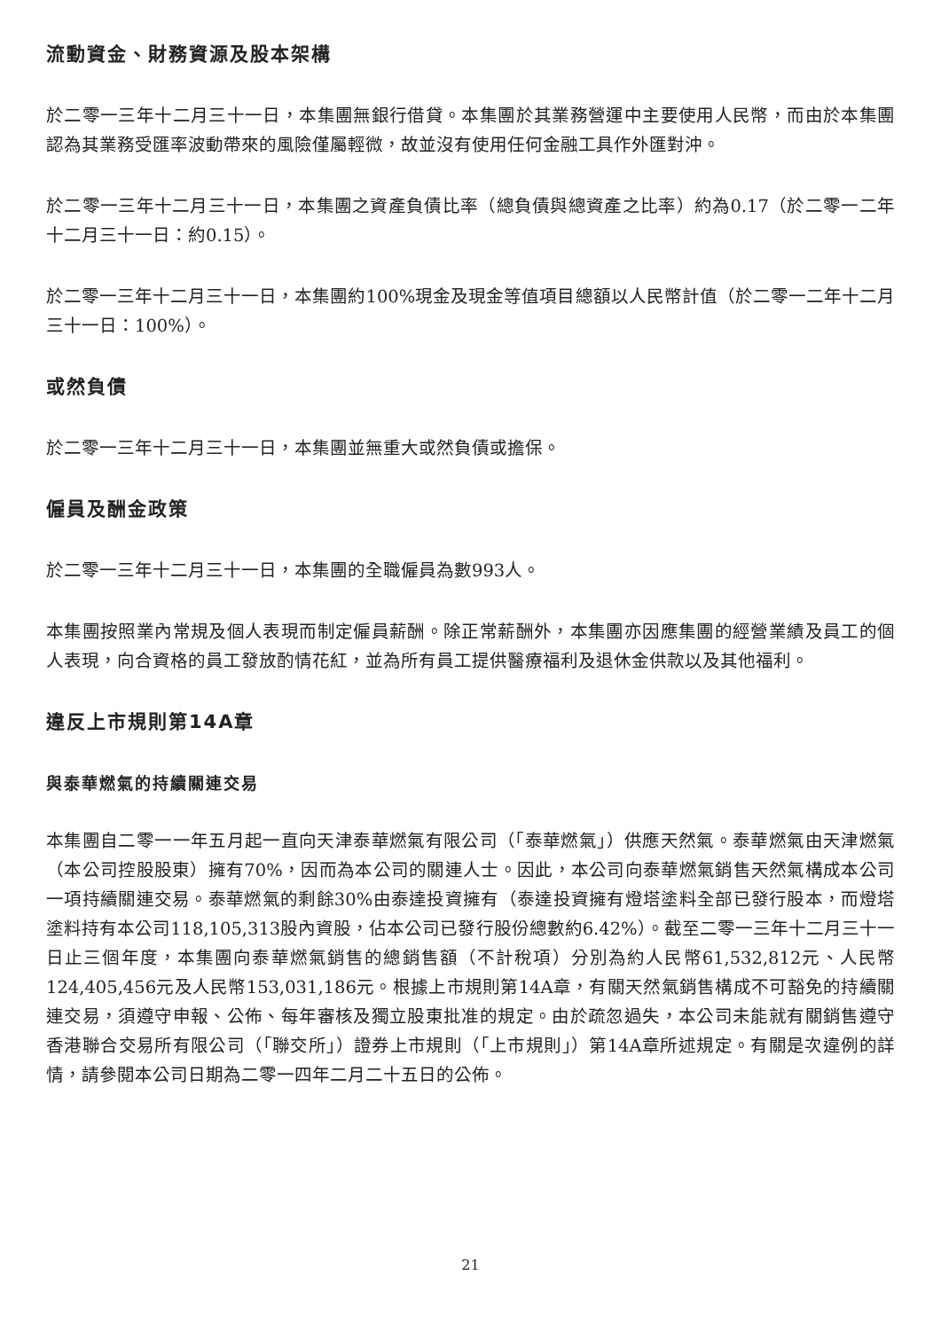流動資金、財務資源及股本架構
於二零一三年十二月三十一日，本集團無銀行借貸。本集團於其業務營運中主要使用人民幣，而由於本集團認為其業務受匯率波動帶來的風險僅屬輕微，故並沒有使用任何金融工具作外匯對沖。
於二零一三年十二月三十一日，本集團之資產負債比率（總負債與總資產之比率）約為0.17（於二零一二年十二月三十一日：約0.15）。
於二零一三年十二月三十一日，本集團約100%現金及現金等值項目總額以人民幣計值（於二零一二年十二月三十一日：100%）。
或然負債
於二零一三年十二月三十一日，本集團並無重大或然負債或擔保。
僱員及酬金政策
於二零一三年十二月三十一日，本集團的全職僱員為數993人。
本集團按照業內常規及個人表現而制定僱員薪酬。除正常薪酬外，本集團亦因應集團的經營業績及員工的個人表現，向合資格的員工發放酌情花紅，並為所有員工提供醫療福利及退休金供款以及其他福利。
違反上市規則第14A章
與泰華燃氣的持續關連交易
本集團自二零一一年五月起一直向天津泰華燃氣有限公司（「泰華燃氣」）供應天然氣。泰華燃氣由天津燃氣（本公司控股股東）擁有70%，因而為本公司的關連人士。因此，本公司向泰華燃氣銷售天然氣構成本公司一項持續關連交易。泰華燃氣的剩餘30%由泰達投資擁有（泰達投資擁有燈塔塗料全部已發行股本，而燈塔塗料持有本公司118,105,313股內資股，佔本公司已發行股份總數約6.42%）。截至二零一三年十二月三十一日止三個年度，本集團向泰華燃氣銷售的總銷售額（不計稅項）分別為約人民幣61,532,812元、人民幣124,405,456元及人民幣153,031,186元。根據上市規則第14A章，有關天然氣銷售構成不可豁免的持續關連交易，須遵守申報、公佈、每年審核及獨立股東批准的規定。由於疏忽過失，本公司未能就有關銷售遵守香港聯合交易所有限公司（「聯交所」）證券上市規則（「上市規則」）第14A章所述規定。有關是次違例的詳情，請參閱本公司日期為二零一四年二月二十五日的公佈。
21